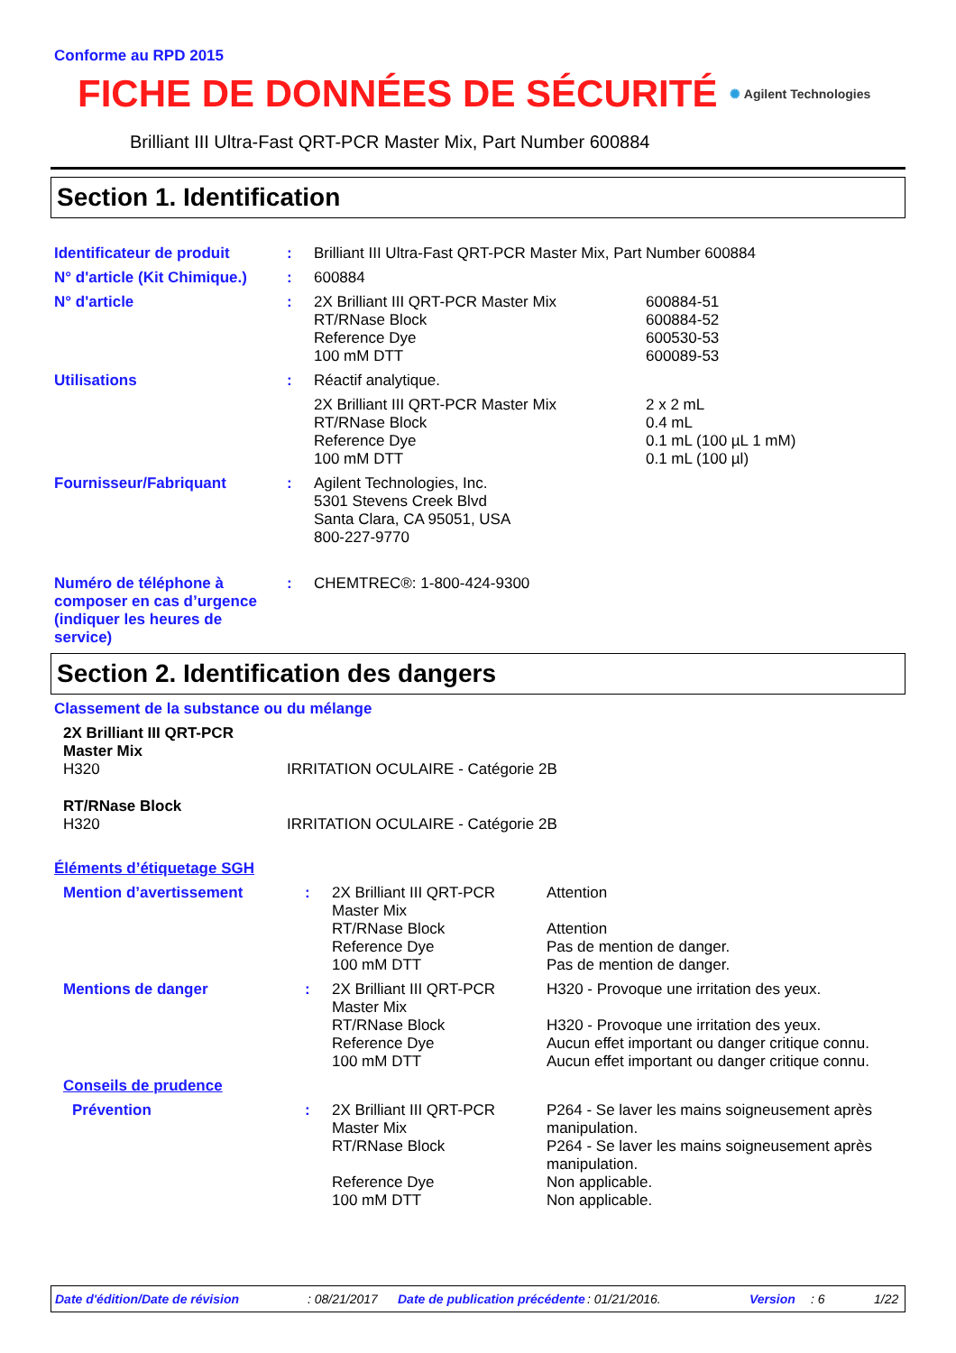Conforme au RPD 2015
FICHE DE DONNÉES DE SÉCURITÉ
✺ Agilent Technologies
Brilliant III Ultra-Fast QRT-PCR Master Mix, Part Number 600884
Section 1. Identification
| Identificateur de produit | : | Brilliant III Ultra-Fast QRT-PCR Master Mix, Part Number 600884 | |
| N° d'article (Kit Chimique.) | : | 600884 | |
| N° d'article | : | 2X Brilliant III QRT-PCR Master Mix RT/RNase Block Reference Dye 100 mM DTT | 600884-51 600884-52 600530-53 600089-53 |
| Utilisations | : | Réactif analytique. | |
| | | 2X Brilliant III QRT-PCR Master Mix RT/RNase Block Reference Dye 100 mM DTT | 2 x 2 mL 0.4 mL 0.1 mL (100 µL 1 mM) 0.1 mL (100 µl) |
| Fournisseur/Fabriquant | : | Agilent Technologies, Inc. 5301 Stevens Creek Blvd Santa Clara, CA 95051, USA 800-227-9770 | |
| Numéro de téléphone à composer en cas d’urgence (indiquer les heures de service) | : | CHEMTREC®: 1-800-424-9300 | |
Section 2. Identification des dangers
Classement de la substance ou du mélange
| 2X Brilliant III QRT-PCR Master Mix H320 | IRRITATION OCULAIRE - Catégorie 2B |
| RT/RNase Block H320 | IRRITATION OCULAIRE - Catégorie 2B |
Éléments d’étiquetage SGH
| Mention d’avertissement | : | 2X Brilliant III QRT-PCR Master Mix RT/RNase Block Reference Dye 100 mM DTT | Attention Attention Pas de mention de danger. Pas de mention de danger. |
| Mentions de danger | : | 2X Brilliant III QRT-PCR Master Mix RT/RNase Block Reference Dye 100 mM DTT | H320 - Provoque une irritation des yeux. H320 - Provoque une irritation des yeux. Aucun effet important ou danger critique connu. Aucun effet important ou danger critique connu. |
| Conseils de prudence | | | |
| Prévention | : | 2X Brilliant III QRT-PCR Master Mix RT/RNase Block Reference Dye 100 mM DTT | P264 - Se laver les mains soigneusement après manipulation. P264 - Se laver les mains soigneusement après manipulation. Non applicable. Non applicable. |
Date d'édition/Date de révision: 08/21/2017 Date de publication précédente: 01/21/2016. Version: 6 1/22